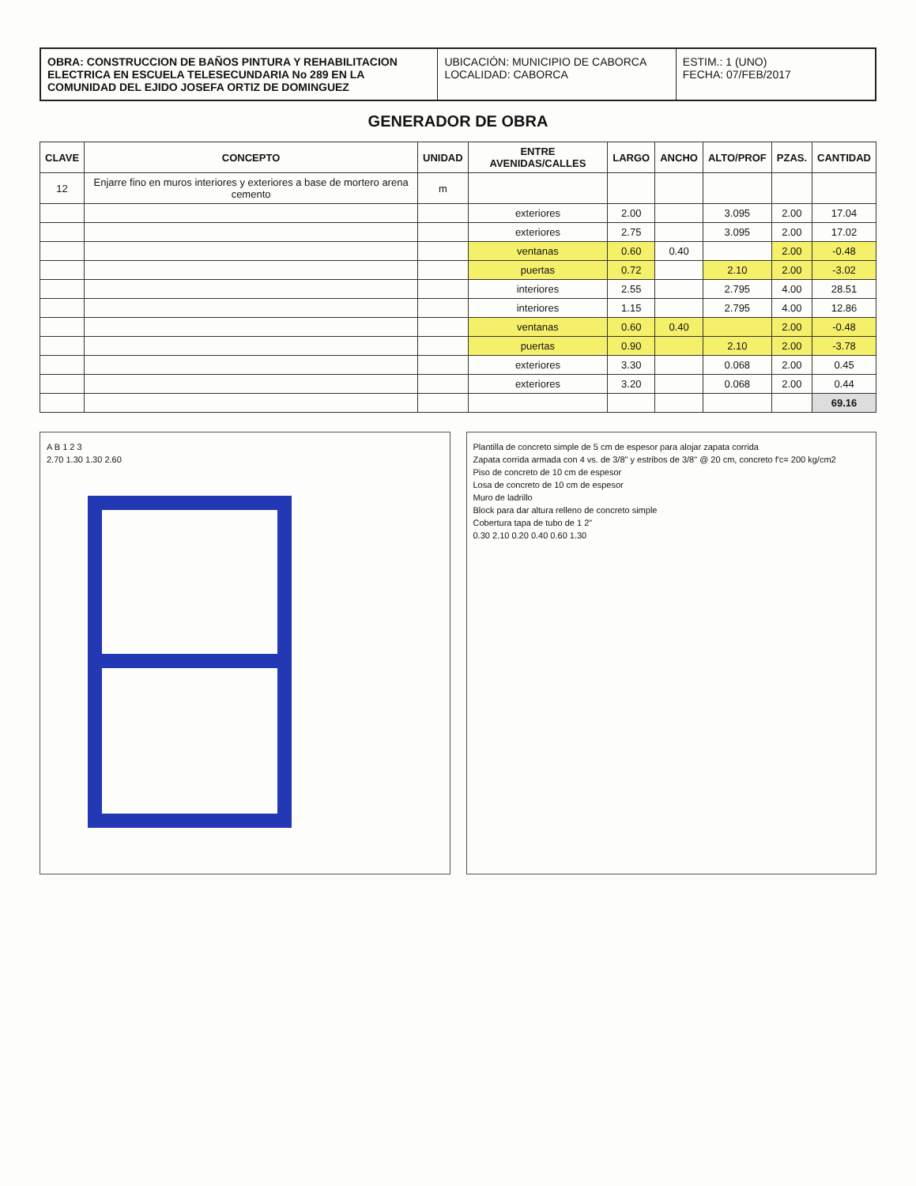OBRA: CONSTRUCCION DE BAÑOS PINTURA Y REHABILITACION ELECTRICA EN ESCUELA TELESECUNDARIA No 289 EN LA COMUNIDAD DEL EJIDO JOSEFA ORTIZ DE DOMINGUEZ
UBICACIÓN: MUNICIPIO DE CABORCA
LOCALIDAD: CABORCA
ESTIM.: 1 (UNO)
FECHA: 07/FEB/2017
GENERADOR DE OBRA
| CLAVE | CONCEPTO | UNIDAD | ENTRE AVENIDAS/CALLES | LARGO | ANCHO | ALTO/PROF | PZAS. | CANTIDAD |
| --- | --- | --- | --- | --- | --- | --- | --- | --- |
| 12 | Enjarre fino en muros interiores y exteriores a base de mortero arena cemento | m | | | | | | |
| | | | exteriores | 2.00 | | 3.095 | 2.00 | 17.04 |
| | | | exteriores | 2.75 | | 3.095 | 2.00 | 17.02 |
| | | | ventanas | 0.60 | 0.40 | | 2.00 | -0.48 |
| | | | puertas | 0.72 | | 2.10 | 2.00 | -3.02 |
| | | | interiores | 2.55 | | 2.795 | 4.00 | 28.51 |
| | | | interiores | 1.15 | | 2.795 | 4.00 | 12.86 |
| | | | ventanas | 0.60 | 0.40 | | 2.00 | -0.48 |
| | | | puertas | 0.90 | | 2.10 | 2.00 | -3.78 |
| | | | exteriores | 3.30 | | 0.068 | 2.00 | 0.45 |
| | | | exteriores | 3.20 | | 0.068 | 2.00 | 0.44 |
| | | | | | | | | 69.16 |
A B 1 2 3
2.70 1.30 1.30 2.60
Plantilla de concreto simple de 5 cm de espesor para alojar zapata corrida
Zapata corrida armada con 4 vs. de 3/8" y estribos de 3/8" @ 20 cm, concreto f'c= 200 kg/cm2
Piso de concreto de 10 cm de espesor
Losa de concreto de 10 cm de espesor
Muro de ladrillo
Block para dar altura relleno de concreto simple
Cobertura tapa de tubo de 1 2"
0.30 2.10 0.20 0.40 0.60 1.30